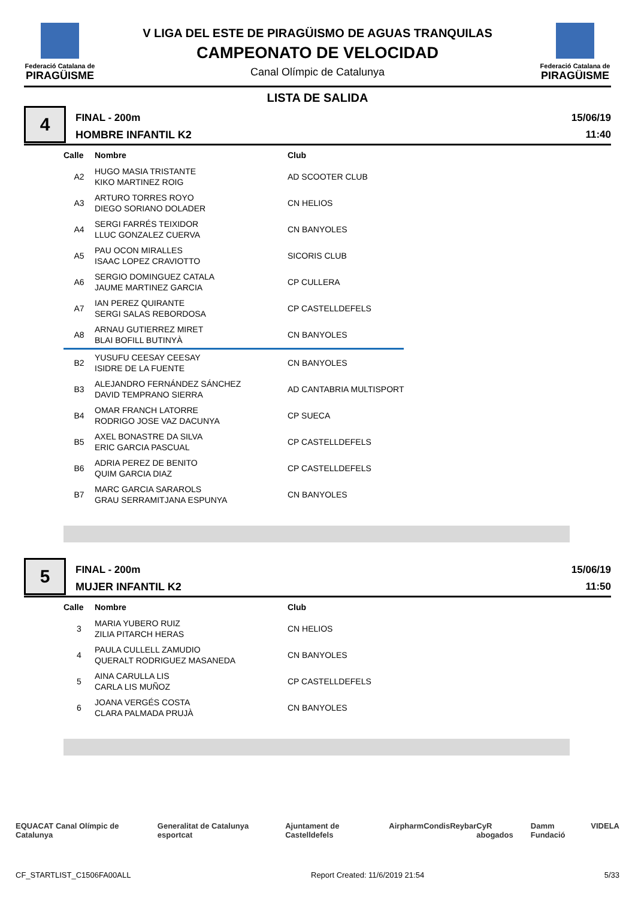Federació Catalana de
PIRAGÜISME
V LIGA DEL ESTE DE PIRAGÜISMO DE AGUAS TRANQUILAS
CAMPEONATO DE VELOCIDAD
Canal Olímpic de Catalunya
Federació Catalana de
PIRAGÜISME
LISTA DE SALIDA
4
FINAL - 200m
HOMBRE INFANTIL K2
15/06/19
11:40
| Calle | Nombre | Club |
| --- | --- | --- |
| A2 | HUGO MASIA TRISTANTE KIKO MARTINEZ ROIG | AD SCOOTER CLUB |
| A3 | ARTURO TORRES ROYO DIEGO SORIANO DOLADER | CN HELIOS |
| A4 | SERGI FARRÉS TEIXIDOR LLUC GONZALEZ CUERVA | CN BANYOLES |
| A5 | PAU OCON MIRALLES ISAAC LOPEZ CRAVIOTTO | SICORIS CLUB |
| A6 | SERGIO DOMINGUEZ CATALA JAUME MARTINEZ GARCIA | CP CULLERA |
| A7 | IAN PEREZ QUIRANTE SERGI SALAS REBORDOSA | CP CASTELLDEFELS |
| A8 | ARNAU GUTIERREZ MIRET BLAI BOFILL BUTINYÀ | CN BANYOLES |
| B2 | YUSUFU CEESAY CEESAY ISIDRE DE LA FUENTE | CN BANYOLES |
| B3 | ALEJANDRO FERNÁNDEZ SÁNCHEZ DAVID TEMPRANO SIERRA | AD CANTABRIA MULTISPORT |
| B4 | OMAR FRANCH LATORRE RODRIGO JOSE VAZ DACUNYA | CP SUECA |
| B5 | AXEL BONASTRE DA SILVA ERIC GARCIA PASCUAL | CP CASTELLDEFELS |
| B6 | ADRIA PEREZ DE BENITO QUIM GARCIA DIAZ | CP CASTELLDEFELS |
| B7 | MARC GARCIA SARAROLS GRAU SERRAMITJANA ESPUNYA | CN BANYOLES |
5
FINAL - 200m
MUJER INFANTIL K2
15/06/19
11:50
| Calle | Nombre | Club |
| --- | --- | --- |
| 3 | MARIA YUBERO RUIZ ZILIA PITARCH HERAS | CN HELIOS |
| 4 | PAULA CULLELL ZAMUDIO QUERALT RODRIGUEZ MASANEDA | CN BANYOLES |
| 5 | AINA CARULLA LIS CARLA LIS MUÑOZ | CP CASTELLDEFELS |
| 6 | JOANA VERGÉS COSTA CLARA PALMADA PRUJÀ | CN BANYOLES |
EQUACAT Canal Olímpic de Catalunya Generalitat de Catalunya esportcat Ajuntament de Castelldefels Airpharm Condis Reybar CyR abogados Damm Fundació VIDELA
CF_STARTLIST_C1506FA00ALL Report Created: 11/6/2019 21:54 5/33